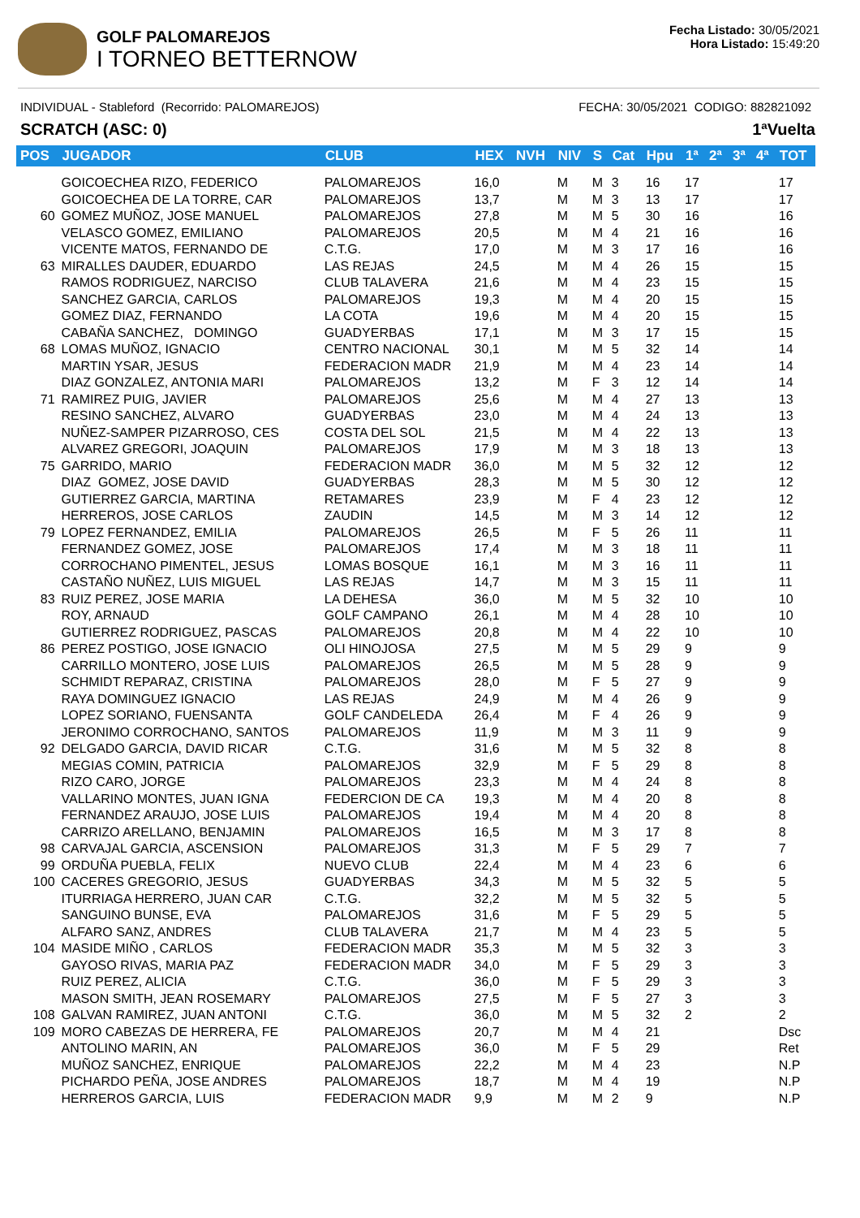GOLF PALOMAREJOS
I TORNEO BETTERNOW
Fecha Listado: 30/05/2021
Hora Listado: 15:49:20
INDIVIDUAL - Stableford (Recorrido: PALOMAREJOS) FECHA: 30/05/2021 CODIGO: 882821092
SCRATCH (ASC: 0) 1ªVuelta
| POS | JUGADOR | CLUB | HEX | NVH | NIV | S | Cat | Hpu | 1ª | 2ª | 3ª | 4ª | TOT |
| --- | --- | --- | --- | --- | --- | --- | --- | --- | --- | --- | --- | --- | --- |
| | GOICOECHEA RIZO, FEDERICO | PALOMAREJOS | 16,0 | | M | M | 3 | 16 | 17 | | | | 17 |
| | GOICOECHEA DE LA TORRE, CAR | PALOMAREJOS | 13,7 | | M | M | 3 | 13 | 17 | | | | 17 |
| 60 | GOMEZ MUÑOZ, JOSE MANUEL | PALOMAREJOS | 27,8 | | M | M | 5 | 30 | 16 | | | | 16 |
| | VELASCO GOMEZ, EMILIANO | PALOMAREJOS | 20,5 | | M | M | 4 | 21 | 16 | | | | 16 |
| | VICENTE MATOS, FERNANDO DE | C.T.G. | 17,0 | | M | M | 3 | 17 | 16 | | | | 16 |
| 63 | MIRALLES DAUDER, EDUARDO | LAS REJAS | 24,5 | | M | M | 4 | 26 | 15 | | | | 15 |
| | RAMOS RODRIGUEZ, NARCISO | CLUB TALAVERA | 21,6 | | M | M | 4 | 23 | 15 | | | | 15 |
| | SANCHEZ GARCIA, CARLOS | PALOMAREJOS | 19,3 | | M | M | 4 | 20 | 15 | | | | 15 |
| | GOMEZ DIAZ, FERNANDO | LA COTA | 19,6 | | M | M | 4 | 20 | 15 | | | | 15 |
| | CABAÑA SANCHEZ, DOMINGO | GUADYERBAS | 17,1 | | M | M | 3 | 17 | 15 | | | | 15 |
| 68 | LOMAS MUÑOZ, IGNACIO | CENTRO NACIONAL | 30,1 | | M | M | 5 | 32 | 14 | | | | 14 |
| | MARTIN YSAR, JESUS | FEDERACION MADR | 21,9 | | M | M | 4 | 23 | 14 | | | | 14 |
| | DIAZ GONZALEZ, ANTONIA MARI | PALOMAREJOS | 13,2 | | M | F | 3 | 12 | 14 | | | | 14 |
| 71 | RAMIREZ PUIG, JAVIER | PALOMAREJOS | 25,6 | | M | M | 4 | 27 | 13 | | | | 13 |
| | RESINO SANCHEZ, ALVARO | GUADYERBAS | 23,0 | | M | M | 4 | 24 | 13 | | | | 13 |
| | NUÑEZ-SAMPER PIZARROSO, CES | COSTA DEL SOL | 21,5 | | M | M | 4 | 22 | 13 | | | | 13 |
| | ALVAREZ GREGORI, JOAQUIN | PALOMAREJOS | 17,9 | | M | M | 3 | 18 | 13 | | | | 13 |
| 75 | GARRIDO, MARIO | FEDERACION MADR | 36,0 | | M | M | 5 | 32 | 12 | | | | 12 |
| | DIAZ GOMEZ, JOSE DAVID | GUADYERBAS | 28,3 | | M | M | 5 | 30 | 12 | | | | 12 |
| | GUTIERREZ GARCIA, MARTINA | RETAMARES | 23,9 | | M | F | 4 | 23 | 12 | | | | 12 |
| | HERREROS, JOSE CARLOS | ZAUDIN | 14,5 | | M | M | 3 | 14 | 12 | | | | 12 |
| 79 | LOPEZ FERNANDEZ, EMILIA | PALOMAREJOS | 26,5 | | M | F | 5 | 26 | 11 | | | | 11 |
| | FERNANDEZ GOMEZ, JOSE | PALOMAREJOS | 17,4 | | M | M | 3 | 18 | 11 | | | | 11 |
| | CORROCHANO PIMENTEL, JESUS | LOMAS BOSQUE | 16,1 | | M | M | 3 | 16 | 11 | | | | 11 |
| | CASTAÑO NUÑEZ, LUIS MIGUEL | LAS REJAS | 14,7 | | M | M | 3 | 15 | 11 | | | | 11 |
| 83 | RUIZ PEREZ, JOSE MARIA | LA DEHESA | 36,0 | | M | M | 5 | 32 | 10 | | | | 10 |
| | ROY, ARNAUD | GOLF CAMPANO | 26,1 | | M | M | 4 | 28 | 10 | | | | 10 |
| | GUTIERREZ RODRIGUEZ, PASCAS | PALOMAREJOS | 20,8 | | M | M | 4 | 22 | 10 | | | | 10 |
| 86 | PEREZ POSTIGO, JOSE IGNACIO | OLI HINOJOSA | 27,5 | | M | M | 5 | 29 | 9 | | | | 9 |
| | CARRILLO MONTERO, JOSE LUIS | PALOMAREJOS | 26,5 | | M | M | 5 | 28 | 9 | | | | 9 |
| | SCHMIDT REPARAZ, CRISTINA | PALOMAREJOS | 28,0 | | M | F | 5 | 27 | 9 | | | | 9 |
| | RAYA DOMINGUEZ IGNACIO | LAS REJAS | 24,9 | | M | M | 4 | 26 | 9 | | | | 9 |
| | LOPEZ SORIANO, FUENSANTA | GOLF CANDELEDA | 26,4 | | M | F | 4 | 26 | 9 | | | | 9 |
| | JERONIMO CORROCHANO, SANTOS | PALOMAREJOS | 11,9 | | M | M | 3 | 11 | 9 | | | | 9 |
| 92 | DELGADO GARCIA, DAVID RICAR | C.T.G. | 31,6 | | M | M | 5 | 32 | 8 | | | | 8 |
| | MEGIAS COMIN, PATRICIA | PALOMAREJOS | 32,9 | | M | F | 5 | 29 | 8 | | | | 8 |
| | RIZO CARO, JORGE | PALOMAREJOS | 23,3 | | M | M | 4 | 24 | 8 | | | | 8 |
| | VALLARINO MONTES, JUAN IGNA | FEDERCION DE CA | 19,3 | | M | M | 4 | 20 | 8 | | | | 8 |
| | FERNANDEZ ARAUJO, JOSE LUIS | PALOMAREJOS | 19,4 | | M | M | 4 | 20 | 8 | | | | 8 |
| | CARRIZO ARELLANO, BENJAMIN | PALOMAREJOS | 16,5 | | M | M | 3 | 17 | 8 | | | | 8 |
| 98 | CARVAJAL GARCIA, ASCENSION | PALOMAREJOS | 31,3 | | M | F | 5 | 29 | 7 | | | | 7 |
| 99 | ORDUÑA PUEBLA, FELIX | NUEVO CLUB | 22,4 | | M | M | 4 | 23 | 6 | | | | 6 |
| 100 | CACERES GREGORIO, JESUS | GUADYERBAS | 34,3 | | M | M | 5 | 32 | 5 | | | | 5 |
| | ITURRIAGA HERRERO, JUAN CAR | C.T.G. | 32,2 | | M | M | 5 | 32 | 5 | | | | 5 |
| | SANGUINO BUNSE, EVA | PALOMAREJOS | 31,6 | | M | F | 5 | 29 | 5 | | | | 5 |
| | ALFARO SANZ, ANDRES | CLUB TALAVERA | 21,7 | | M | M | 4 | 23 | 5 | | | | 5 |
| 104 | MASIDE MIÑO , CARLOS | FEDERACION MADR | 35,3 | | M | M | 5 | 32 | 3 | | | | 3 |
| | GAYOSO RIVAS, MARIA PAZ | FEDERACION MADR | 34,0 | | M | F | 5 | 29 | 3 | | | | 3 |
| | RUIZ PEREZ, ALICIA | C.T.G. | 36,0 | | M | F | 5 | 29 | 3 | | | | 3 |
| | MASON SMITH, JEAN ROSEMARY | PALOMAREJOS | 27,5 | | M | F | 5 | 27 | 3 | | | | 3 |
| 108 | GALVAN RAMIREZ, JUAN ANTONI | C.T.G. | 36,0 | | M | M | 5 | 32 | 2 | | | | 2 |
| 109 | MORO CABEZAS DE HERRERA, FE | PALOMAREJOS | 20,7 | | M | M | 4 | 21 | | | | | Dsc |
| | ANTOLINO MARIN, AN | PALOMAREJOS | 36,0 | | M | F | 5 | 29 | | | | | Ret |
| | MUÑOZ SANCHEZ, ENRIQUE | PALOMAREJOS | 22,2 | | M | M | 4 | 23 | | | | | N.P |
| | PICHARDO PEÑA, JOSE ANDRES | PALOMAREJOS | 18,7 | | M | M | 4 | 19 | | | | | N.P |
| | HERREROS GARCIA, LUIS | FEDERACION MADR | 9,9 | | M | M | 2 | 9 | | | | | N.P |